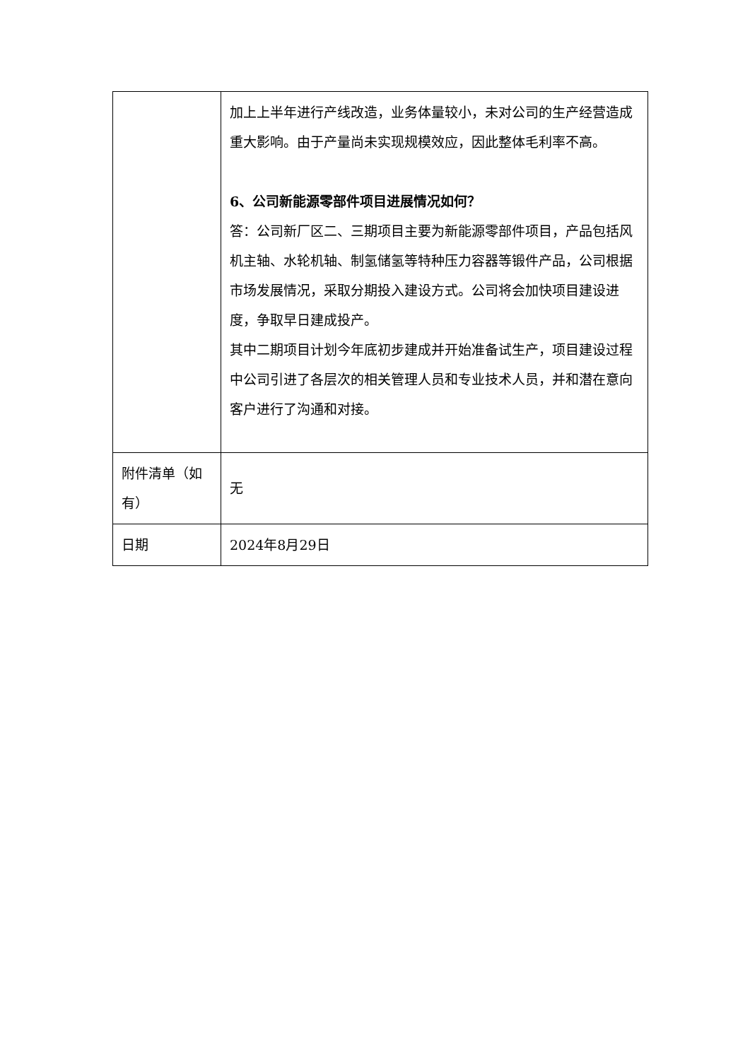| | 加上上半年进行产线改造，业务体量较小，未对公司的生产经营造成重大影响。由于产量尚未实现规模效应，因此整体毛利率不高。 6、公司新能源零部件项目进展情况如何？ 答：公司新厂区二、三期项目主要为新能源零部件项目，产品包括风机主轴、水轮机轴、制氢储氢等特种压力容器等锻件产品，公司根据市场发展情况，采取分期投入建设方式。公司将会加快项目建设进度，争取早日建成投产。 其中二期项目计划今年底初步建成并开始准备试生产，项目建设过程中公司引进了各层次的相关管理人员和专业技术人员，并和潜在意向客户进行了沟通和对接。 |
| 附件清单（如有） | 无 |
| 日期 | 2024年8月29日 |